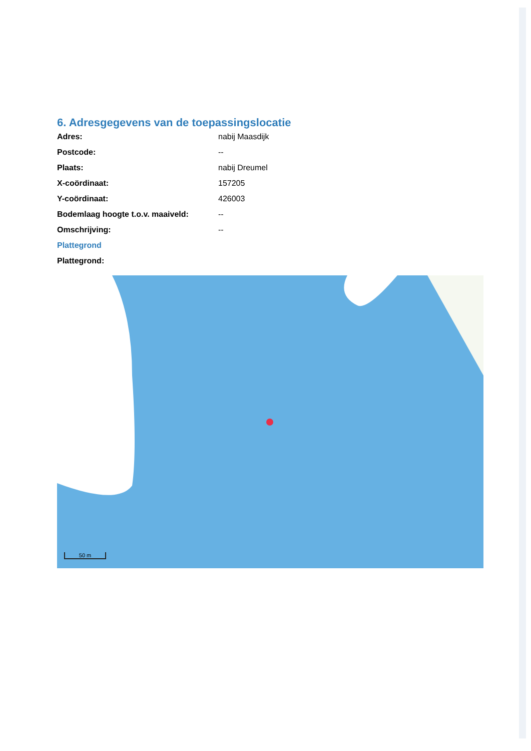6. Adresgegevens van de toepassingslocatie
| Adres: | nabij Maasdijk |
| Postcode: | -- |
| Plaats: | nabij Dreumel |
| X-coördinaat: | 157205 |
| Y-coördinaat: | 426003 |
| Bodemlaag hoogte t.o.v. maaiveld: | -- |
| Omschrijving: | -- |
Plattegrond
Plattegrond:
50 m